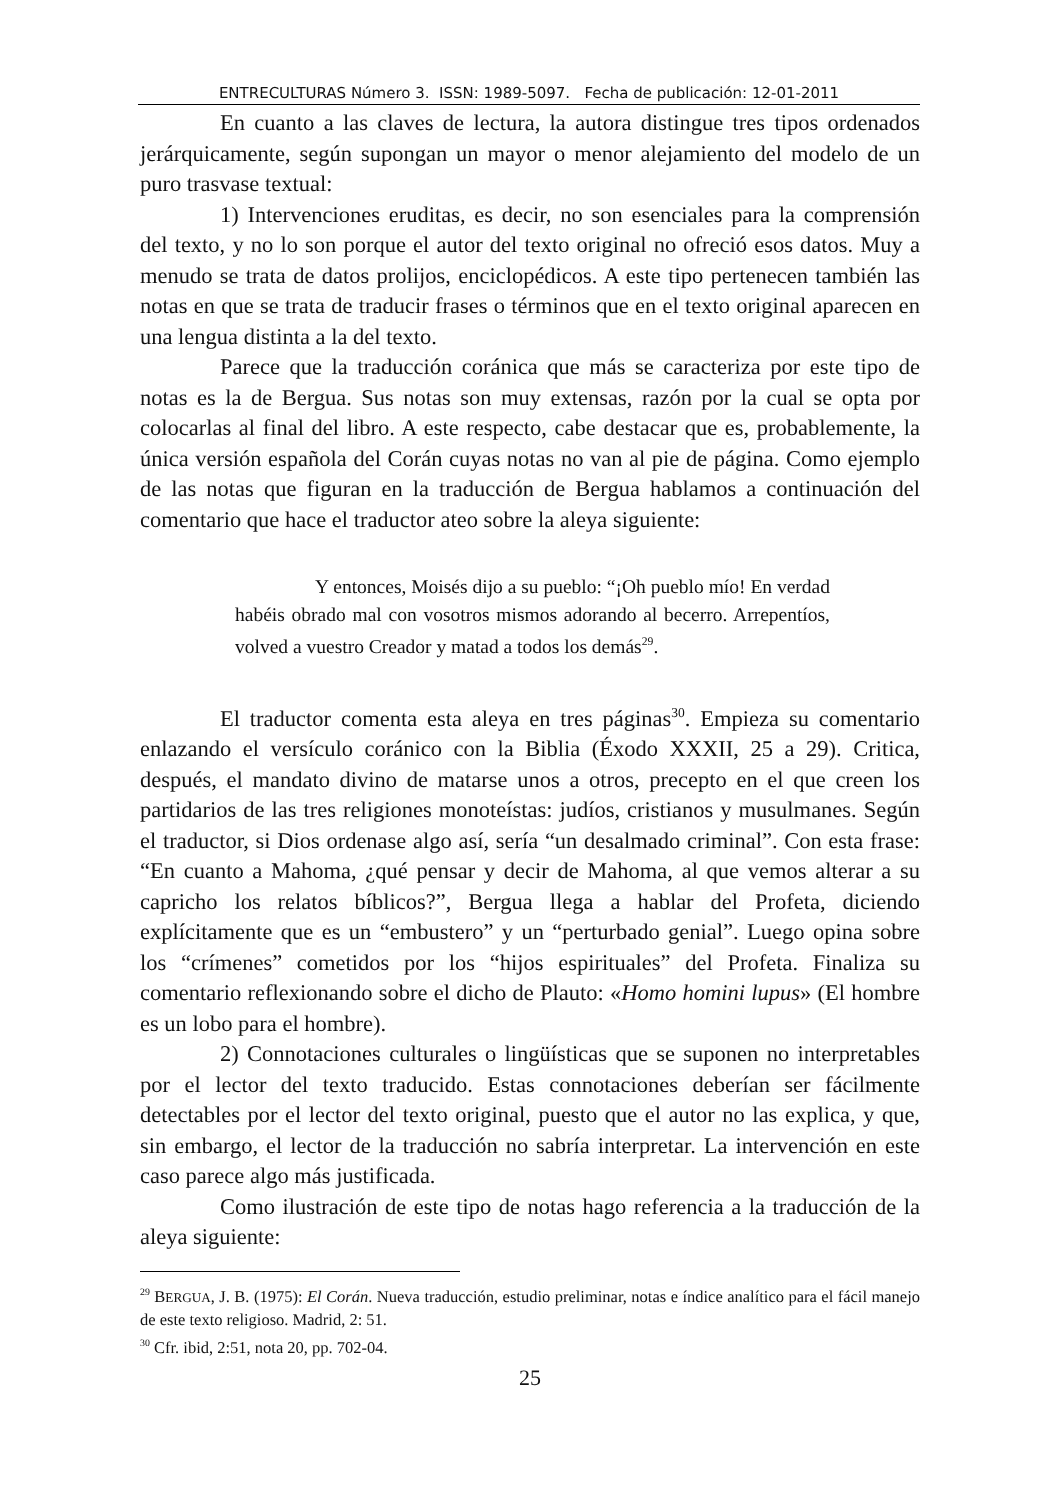ENTRECULTURAS Número 3. ISSN: 1989-5097. Fecha de publicación: 12-01-2011
En cuanto a las claves de lectura, la autora distingue tres tipos ordenados jerárquicamente, según supongan un mayor o menor alejamiento del modelo de un puro trasvase textual:
1) Intervenciones eruditas, es decir, no son esenciales para la comprensión del texto, y no lo son porque el autor del texto original no ofreció esos datos. Muy a menudo se trata de datos prolijos, enciclopédicos. A este tipo pertenecen también las notas en que se trata de traducir frases o términos que en el texto original aparecen en una lengua distinta a la del texto.
Parece que la traducción coránica que más se caracteriza por este tipo de notas es la de Bergua. Sus notas son muy extensas, razón por la cual se opta por colocarlas al final del libro. A este respecto, cabe destacar que es, probablemente, la única versión española del Corán cuyas notas no van al pie de página. Como ejemplo de las notas que figuran en la traducción de Bergua hablamos a continuación del comentario que hace el traductor ateo sobre la aleya siguiente:
Y entonces, Moisés dijo a su pueblo: “¡Oh pueblo mío! En verdad habéis obrado mal con vosotros mismos adorando al becerro. Arrepentíos, volved a vuestro Creador y matad a todos los demás<sup>29</sup>.
El traductor comenta esta aleya en tres páginas<sup>30</sup>. Empieza su comentario enlazando el versículo coránico con la Biblia (Éxodo XXXII, 25 a 29). Critica, después, el mandato divino de matarse unos a otros, precepto en el que creen los partidarios de las tres religiones monoteístas: judíos, cristianos y musulmanes. Según el traductor, si Dios ordenase algo así, sería “un desalmado criminal”. Con esta frase: “En cuanto a Mahoma, ¿qué pensar y decir de Mahoma, al que vemos alterar a su capricho los relatos bíblicos?”, Bergua llega a hablar del Profeta, diciendo explícitamente que es un “embustero” y un “perturbado genial”. Luego opina sobre los “crímenes” cometidos por los “hijos espirituales” del Profeta. Finaliza su comentario reflexionando sobre el dicho de Plauto: «Homo homini lupus» (El hombre es un lobo para el hombre).
2) Connotaciones culturales o lingüísticas que se suponen no interpretables por el lector del texto traducido. Estas connotaciones deberían ser fácilmente detectables por el lector del texto original, puesto que el autor no las explica, y que, sin embargo, el lector de la traducción no sabría interpretar. La intervención en este caso parece algo más justificada.
Como ilustración de este tipo de notas hago referencia a la traducción de la aleya siguiente:
<sup>29</sup> BERGUA, J. B. (1975): El Corán. Nueva traducción, estudio preliminar, notas e índice analítico para el fácil manejo de este texto religioso. Madrid, 2: 51.
<sup>30</sup> Cfr. ibid, 2:51, nota 20, pp. 702-04.
25